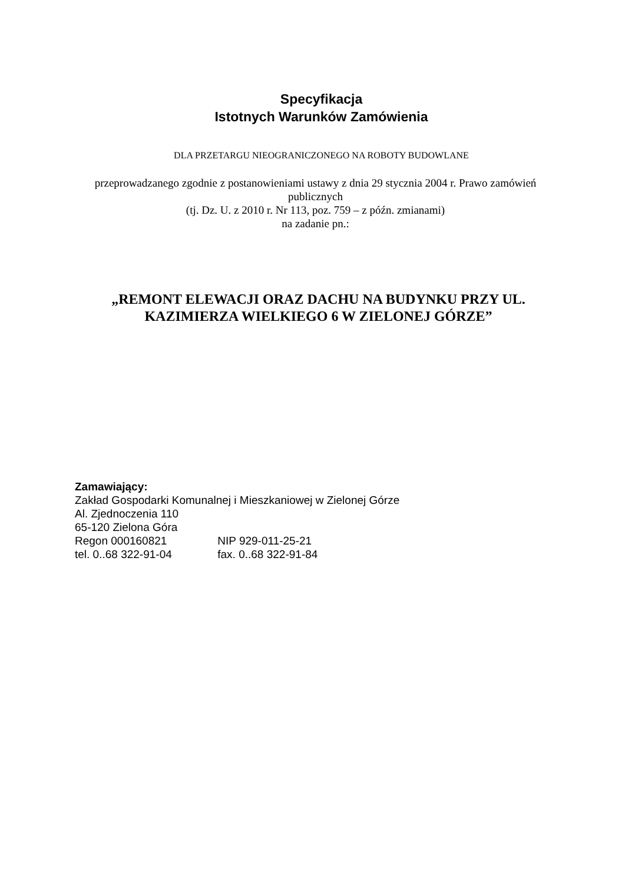Specyfikacja
Istotnych Warunków Zamówienia
DLA PRZETARGU NIEOGRANICZONEGO NA ROBOTY BUDOWLANE
przeprowadzanego zgodnie z postanowieniami ustawy z dnia 29 stycznia 2004 r. Prawo zamówień publicznych
(tj. Dz. U. z 2010 r. Nr 113, poz. 759 – z późn. zmianami)
na zadanie pn.:
„REMONT ELEWACJI ORAZ DACHU NA BUDYNKU PRZY UL. KAZIMIERZA WIELKIEGO 6 W ZIELONEJ GÓRZE”
Zamawiający:
Zakład Gospodarki Komunalnej i Mieszkaniowej w Zielonej Górze
Al. Zjednoczenia 110
65-120 Zielona Góra
Regon 000160821 NIP 929-011-25-21
tel. 0..68 322-91-04 fax. 0..68 322-91-84